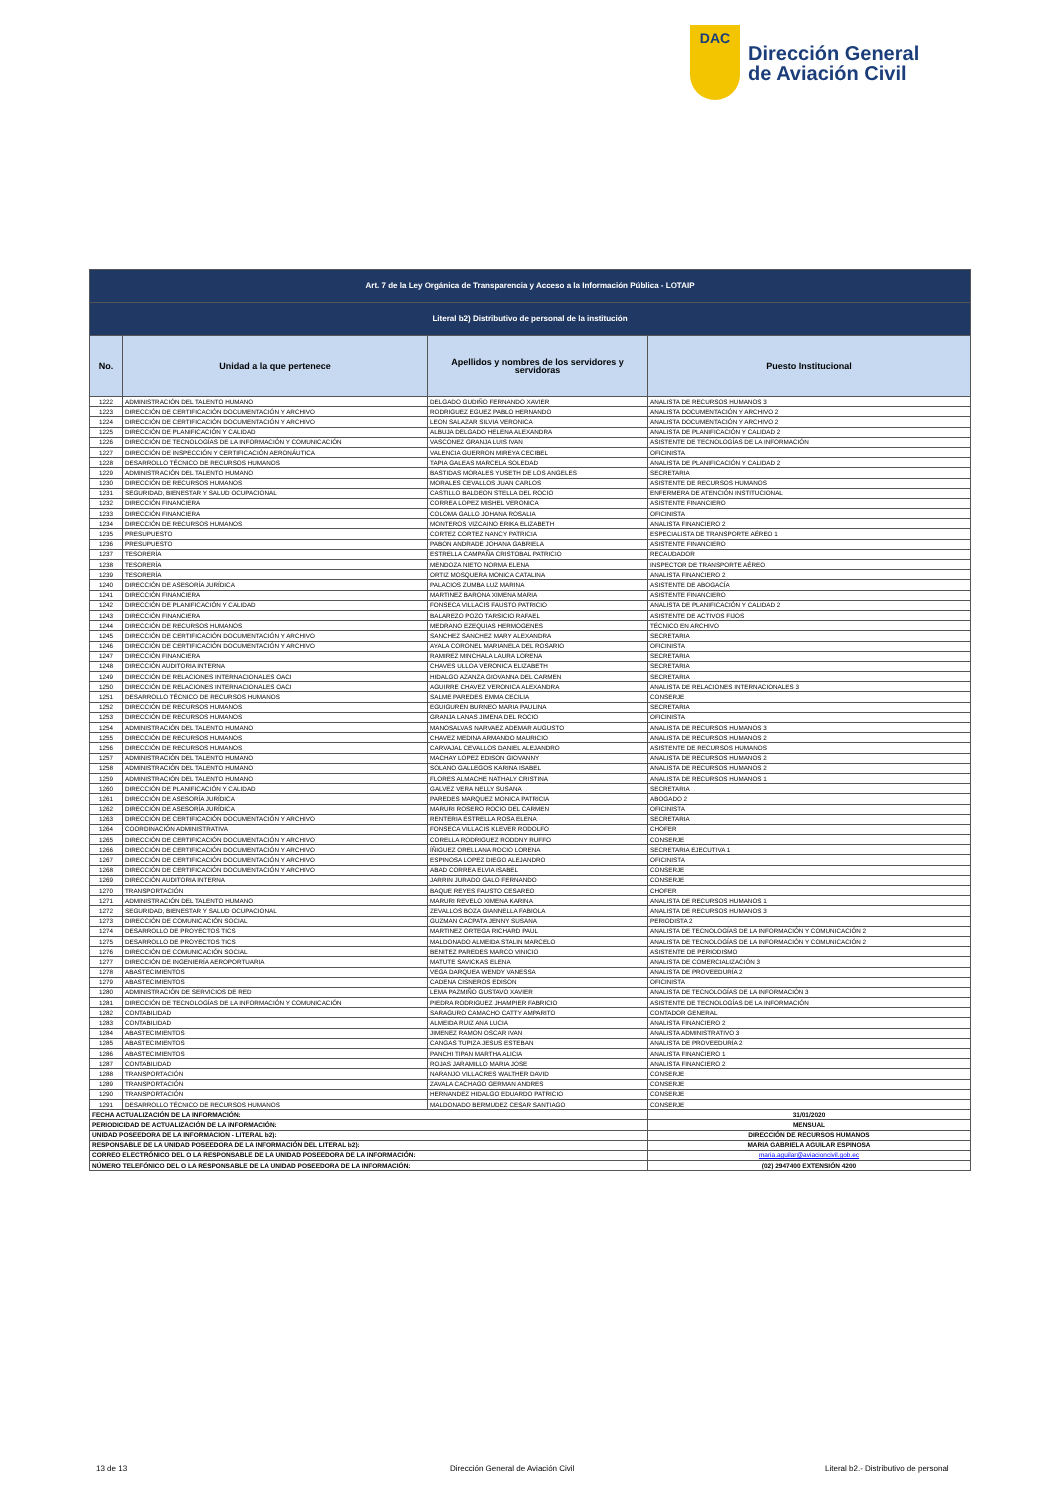DAC
Dirección General
de Aviación Civil
| Art. 7 de la Ley Orgánica de Transparencia y Acceso a la Información Pública - LOTAIP | | | |
| --- | --- | --- | --- |
| Literal b2) Distributivo de personal de la institución | | | |
| No. | Unidad a la que pertenece | Apellidos y nombres de los servidores y servidoras | Puesto Institucional |
| 1222 | ADMINISTRACIÓN DEL TALENTO HUMANO | DELGADO GUDIÑO FERNANDO XAVIER | ANALISTA DE RECURSOS HUMANOS 3 |
| 1223 | DIRECCIÓN DE CERTIFICACIÓN DOCUMENTACIÓN Y ARCHIVO | RODRIGUEZ EGUEZ PABLO HERNANDO | ANALISTA DOCUMENTACIÓN Y ARCHIVO 2 |
| 1224 | DIRECCIÓN DE CERTIFICACIÓN DOCUMENTACIÓN Y ARCHIVO | LEON SALAZAR SILVIA VERONICA | ANALISTA DOCUMENTACIÓN Y ARCHIVO 2 |
| 1225 | DIRECCIÓN DE PLANIFICACIÓN Y CALIDAD | ALBUJA DELGADO HELENA ALEXANDRA | ANALISTA DE PLANIFICACIÓN Y CALIDAD 2 |
| 1226 | DIRECCIÓN DE TECNOLOGÍAS DE LA INFORMACIÓN Y COMUNICACIÓN | VASCONEZ GRANJA LUIS IVAN | ASISTENTE DE TECNOLOGÍAS DE LA INFORMACIÓN |
| 1227 | DIRECCIÓN DE INSPECCIÓN Y CERTIFICACIÓN AERONÁUTICA | VALENCIA GUERRON MIREYA CECIBEL | OFICINISTA |
| 1228 | DESARROLLO TÉCNICO DE RECURSOS HUMANOS | TAPIA GALEAS MARCELA SOLEDAD | ANALISTA DE PLANIFICACIÓN Y CALIDAD 2 |
| 1229 | ADMINISTRACIÓN DEL TALENTO HUMANO | BASTIDAS MORALES YUSETH DE LOS ANGELES | SECRETARIA |
| 1230 | DIRECCIÓN DE RECURSOS HUMANOS | MORALES CEVALLOS JUAN CARLOS | ASISTENTE DE RECURSOS HUMANOS |
| 1231 | SEGURIDAD, BIENESTAR Y SALUD OCUPACIONAL | CASTILLO BALDEON STELLA DEL ROCIO | ENFERMERA DE ATENCIÓN INSTITUCIONAL |
| 1232 | DIRECCIÓN FINANCIERA | CORREA LOPEZ MISHEL VERONICA | ASISTENTE FINANCIERO |
| 1233 | DIRECCIÓN FINANCIERA | COLOMA GALLO JOHANA ROSALIA | OFICINISTA |
| 1234 | DIRECCIÓN DE RECURSOS HUMANOS | MONTEROS VIZCAINO ERIKA ELIZABETH | ANALISTA FINANCIERO 2 |
| 1235 | PRESUPUESTO | CORTEZ CORTEZ NANCY PATRICIA | ESPECIALISTA DE TRANSPORTE AÉREO 1 |
| 1236 | PRESUPUESTO | PABON ANDRADE JOHANA GABRIELA | ASISTENTE FINANCIERO |
| 1237 | TESORERÍA | ESTRELLA CAMPAÑA CRISTOBAL PATRICIO | RECAUDADOR |
| 1238 | TESORERÍA | MENDOZA NIETO NORMA ELENA | INSPECTOR DE TRANSPORTE AÉREO |
| 1239 | TESORERÍA | ORTIZ MOSQUERA MONICA CATALINA | ANALISTA FINANCIERO 2 |
| 1240 | DIRECCIÓN DE ASESORÍA JURÍDICA | PALACIOS ZUMBA LUZ MARINA | ASISTENTE DE ABOGACÍA |
| 1241 | DIRECCIÓN FINANCIERA | MARTINEZ BARONA XIMENA MARIA | ASISTENTE FINANCIERO |
| 1242 | DIRECCIÓN DE PLANIFICACIÓN Y CALIDAD | FONSECA VILLACIS FAUSTO PATRICIO | ANALISTA DE PLANIFICACIÓN Y CALIDAD 2 |
| 1243 | DIRECCIÓN FINANCIERA | BALAREZO POZO TARSICIO RAFAEL | ASISTENTE DE ACTIVOS FIJOS |
| 1244 | DIRECCIÓN DE RECURSOS HUMANOS | MEDRANO EZEQUIAS HERMOGENES | TÉCNICO EN ARCHIVO |
| 1245 | DIRECCIÓN DE CERTIFICACIÓN DOCUMENTACIÓN Y ARCHIVO | SANCHEZ SANCHEZ MARY ALEXANDRA | SECRETARIA |
| 1246 | DIRECCIÓN DE CERTIFICACIÓN DOCUMENTACIÓN Y ARCHIVO | AYALA CORONEL MARIANELA DEL ROSARIO | OFICINISTA |
| 1247 | DIRECCIÓN FINANCIERA | RAMIREZ MINCHALA LAURA LORENA | SECRETARIA |
| 1248 | DIRECCIÓN AUDITORIA INTERNA | CHAVES ULLOA VERONICA ELIZABETH | SECRETARIA |
| 1249 | DIRECCIÓN DE RELACIONES INTERNACIONALES OACI | HIDALGO AZANZA GIOVANNA DEL CARMEN | SECRETARIA |
| 1250 | DIRECCIÓN DE RELACIONES INTERNACIONALES OACI | AGUIRRE CHAVEZ VERONICA ALEXANDRA | ANALISTA DE RELACIONES INTERNACIONALES 3 |
| 1251 | DESARROLLO TÉCNICO DE RECURSOS HUMANOS | SALME PAREDES EMMA CECILIA | CONSERJE |
| 1252 | DIRECCIÓN DE RECURSOS HUMANOS | EGUIGUREN BURNEO MARIA PAULINA | SECRETARIA |
| 1253 | DIRECCIÓN DE RECURSOS HUMANOS | GRANJA LANAS JIMENA DEL ROCIO | OFICINISTA |
| 1254 | ADMINISTRACIÓN DEL TALENTO HUMANO | MANOSALVAS NARVAEZ ADEMAR AUGUSTO | ANALISTA DE RECURSOS HUMANOS 3 |
| 1255 | DIRECCIÓN DE RECURSOS HUMANOS | CHAVEZ MEDINA ARMANDO MAURICIO | ANALISTA DE RECURSOS HUMANOS 2 |
| 1256 | DIRECCIÓN DE RECURSOS HUMANOS | CARVAJAL CEVALLOS DANIEL ALEJANDRO | ASISTENTE DE RECURSOS HUMANOS |
| 1257 | ADMINISTRACIÓN DEL TALENTO HUMANO | MACHAY LOPEZ EDISON GIOVANNY | ANALISTA DE RECURSOS HUMANOS 2 |
| 1258 | ADMINISTRACIÓN DEL TALENTO HUMANO | SOLANO GALLEGOS KARINA ISABEL | ANALISTA DE RECURSOS HUMANOS 2 |
| 1259 | ADMINISTRACIÓN DEL TALENTO HUMANO | FLORES ALMACHE NATHALY CRISTINA | ANALISTA DE RECURSOS HUMANOS 1 |
| 1260 | DIRECCIÓN DE PLANIFICACIÓN Y CALIDAD | GALVEZ VERA NELLY SUSANA | SECRETARIA |
| 1261 | DIRECCIÓN DE ASESORÍA JURÍDICA | PAREDES MARQUEZ MONICA PATRICIA | ABOGADO 2 |
| 1262 | DIRECCIÓN DE ASESORÍA JURÍDICA | MARURI ROSERO ROCIO DEL CARMEN | OFICINISTA |
| 1263 | DIRECCIÓN DE CERTIFICACIÓN DOCUMENTACIÓN Y ARCHIVO | RENTERIA ESTRELLA ROSA ELENA | SECRETARIA |
| 1264 | COORDINACIÓN ADMINISTRATIVA | FONSECA VILLACIS KLEVER RODOLFO | CHOFER |
| 1265 | DIRECCIÓN DE CERTIFICACIÓN DOCUMENTACIÓN Y ARCHIVO | CORELLA RODRIGUEZ RODDNY RUFFO | CONSERJE |
| 1266 | DIRECCIÓN DE CERTIFICACIÓN DOCUMENTACIÓN Y ARCHIVO | ÍÑIGUEZ ORELLANA ROCIO LORENA | SECRETARIA EJECUTIVA 1 |
| 1267 | DIRECCIÓN DE CERTIFICACIÓN DOCUMENTACIÓN Y ARCHIVO | ESPINOSA LOPEZ DIEGO ALEJANDRO | OFICINISTA |
| 1268 | DIRECCIÓN DE CERTIFICACIÓN DOCUMENTACIÓN Y ARCHIVO | ABAD CORREA ELVIA ISABEL | CONSERJE |
| 1269 | DIRECCIÓN AUDITORIA INTERNA | JARRIN JURADO GALO FERNANDO | CONSERJE |
| 1270 | TRANSPORTACIÓN | BAQUE REYES FAUSTO CESAREO | CHOFER |
| 1271 | ADMINISTRACIÓN DEL TALENTO HUMANO | MARURI REVELO XIMENA KARINA | ANALISTA DE RECURSOS HUMANOS 1 |
| 1272 | SEGURIDAD, BIENESTAR Y SALUD OCUPACIONAL | ZEVALLOS BOZA GIANNELLA FABIOLA | ANALISTA DE RECURSOS HUMANOS 3 |
| 1273 | DIRECCIÓN DE COMUNICACIÓN SOCIAL | GUZMAN CACPATA JENNY SUSANA | PERIODISTA 2 |
| 1274 | DESARROLLO DE PROYECTOS TICS | MARTINEZ ORTEGA RICHARD PAUL | ANALISTA DE TECNOLOGÍAS DE LA INFORMACIÓN Y COMUNICACIÓN 2 |
| 1275 | DESARROLLO DE PROYECTOS TICS | MALDONADO ALMEIDA STALIN MARCELO | ANALISTA DE TECNOLOGÍAS DE LA INFORMACIÓN Y COMUNICACIÓN 2 |
| 1276 | DIRECCIÓN DE COMUNICACIÓN SOCIAL | BENITEZ PAREDES MARCO VINICIO | ASISTENTE DE PERIODISMO |
| 1277 | DIRECCIÓN DE INGENIERÍA AEROPORTUARIA | MATUTE SAVICKAS ELENA | ANALISTA DE COMERCIALIZACIÓN 3 |
| 1278 | ABASTECIMIENTOS | VEGA DARQUEA WENDY VANESSA | ANALISTA DE PROVEEDURÍA 2 |
| 1279 | ABASTECIMIENTOS | CADENA CISNEROS EDISON | OFICINISTA |
| 1280 | ADMINISTRACIÓN DE SERVICIOS DE RED | LEMA PAZMIÑO GUSTAVO XAVIER | ANALISTA DE TECNOLOGÍAS DE LA INFORMACIÓN 3 |
| 1281 | DIRECCIÓN DE TECNOLOGÍAS DE LA INFORMACIÓN Y COMUNICACIÓN | PIEDRA RODRIGUEZ JHAMPIER FABRICIO | ASISTENTE DE TECNOLOGÍAS DE LA INFORMACIÓN |
| 1282 | CONTABILIDAD | SARAGURO CAMACHO CATTY AMPARITO | CONTADOR GENERAL |
| 1283 | CONTABILIDAD | ALMEIDA RUIZ ANA LUCIA | ANALISTA FINANCIERO 2 |
| 1284 | ABASTECIMIENTOS | JIMENEZ RAMON OSCAR IVAN | ANALISTA ADMINISTRATIVO 3 |
| 1285 | ABASTECIMIENTOS | CANGAS TUPIZA JESUS ESTEBAN | ANALISTA DE PROVEEDURÍA 2 |
| 1286 | ABASTECIMIENTOS | PANCHI TIPAN MARTHA ALICIA | ANALISTA FINANCIERO 1 |
| 1287 | CONTABILIDAD | ROJAS JARAMILLO MARIA JOSE | ANALISTA FINANCIERO 2 |
| 1288 | TRANSPORTACIÓN | NARANJO VILLACRES WALTHER DAVID | CONSERJE |
| 1289 | TRANSPORTACIÓN | ZAVALA CACHAGO GERMAN ANDRES | CONSERJE |
| 1290 | TRANSPORTACIÓN | HERNANDEZ HIDALGO EDUARDO PATRICIO | CONSERJE |
| 1291 | DESARROLLO TÉCNICO DE RECURSOS HUMANOS | MALDONADO BERMUDEZ CESAR SANTIAGO | CONSERJE |
| FECHA ACTUALIZACIÓN DE LA INFORMACIÓN: | | | 31/01/2020 |
| PERIODICIDAD DE ACTUALIZACIÓN DE LA INFORMACIÓN: | | | MENSUAL |
| UNIDAD POSEEDORA DE LA INFORMACION - LITERAL b2): | | | DIRECCIÓN DE RECURSOS HUMANOS |
| RESPONSABLE DE LA UNIDAD POSEEDORA DE LA INFORMACIÓN DEL LITERAL b2): | | | MARIA GABRIELA AGUILAR ESPINOSA |
| CORREO ELECTRÓNICO DEL O LA RESPONSABLE DE LA UNIDAD POSEEDORA DE LA INFORMACIÓN: | | | maria.aguilar@aviacioncivil.gob.ec |
| NÚMERO TELEFÓNICO DEL O LA RESPONSABLE DE LA UNIDAD POSEEDORA DE LA INFORMACIÓN: | | | (02) 2947400 EXTENSIÓN 4200 |
13 de 13 Dirección General de Aviación Civil Literal b2.- Distributivo de personal